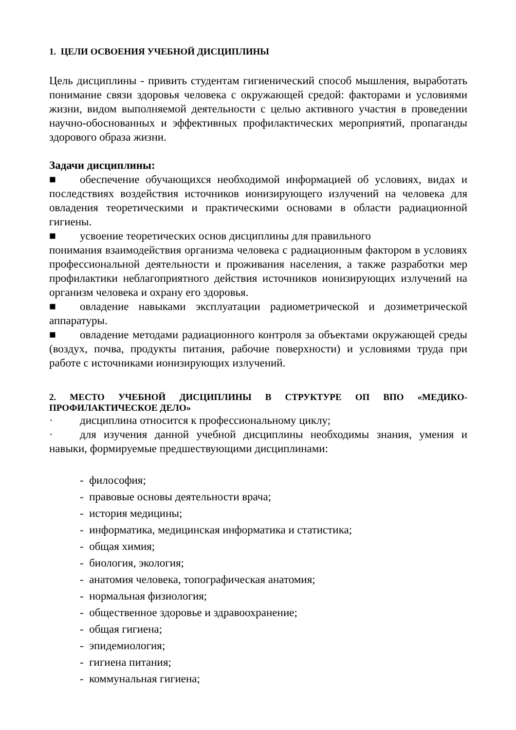1. ЦЕЛИ ОСВОЕНИЯ УЧЕБНОЙ ДИСЦИПЛИНЫ
Цель дисциплины - привить студентам гигиенический способ мышления, выработать понимание связи здоровья человека с окружающей средой: факторами и условиями жизни, видом выполняемой деятельности с целью активного участия в проведении научно-обоснованных и эффективных профилактических мероприятий, пропаганды здорового образа жизни.
Задачи дисциплины:
■ обеспечение обучающихся необходимой информацией об условиях, видах и последствиях воздействия источников ионизирующего излучений на человека для овладения теоретическими и практическими основами в области радиационной гигиены.
■ усвоение теоретических основ дисциплины для правильного
понимания взаимодействия организма человека с радиационным фактором в условиях профессиональной деятельности и проживания населения, а также разработки мер профилактики неблагоприятного действия источников ионизирующих излучений на организм человека и охрану его здоровья.
■ овладение навыками эксплуатации радиометрической и дозиметрической аппаратуры.
■ овладение методами радиационного контроля за объектами окружающей среды (воздух, почва, продукты питания, рабочие поверхности) и условиями труда при работе с источниками ионизирующих излучений.
2. МЕСТО УЧЕБНОЙ ДИСЦИПЛИНЫ В СТРУКТУРЕ ОП ВПО «МЕДИКО-ПРОФИЛАКТИЧЕСКОЕ ДЕЛО»
· дисциплина относится к профессиональному циклу;
· для изучения данной учебной дисциплины необходимы знания, умения и навыки, формируемые предшествующими дисциплинами:
- философия;
- правовые основы деятельности врача;
- история медицины;
- информатика, медицинская информатика и статистика;
- общая химия;
- биология, экология;
- анатомия человека, топографическая анатомия;
- нормальная физиология;
- общественное здоровье и здравоохранение;
- общая гигиена;
- эпидемиология;
- гигиена питания;
- коммунальная гигиена;